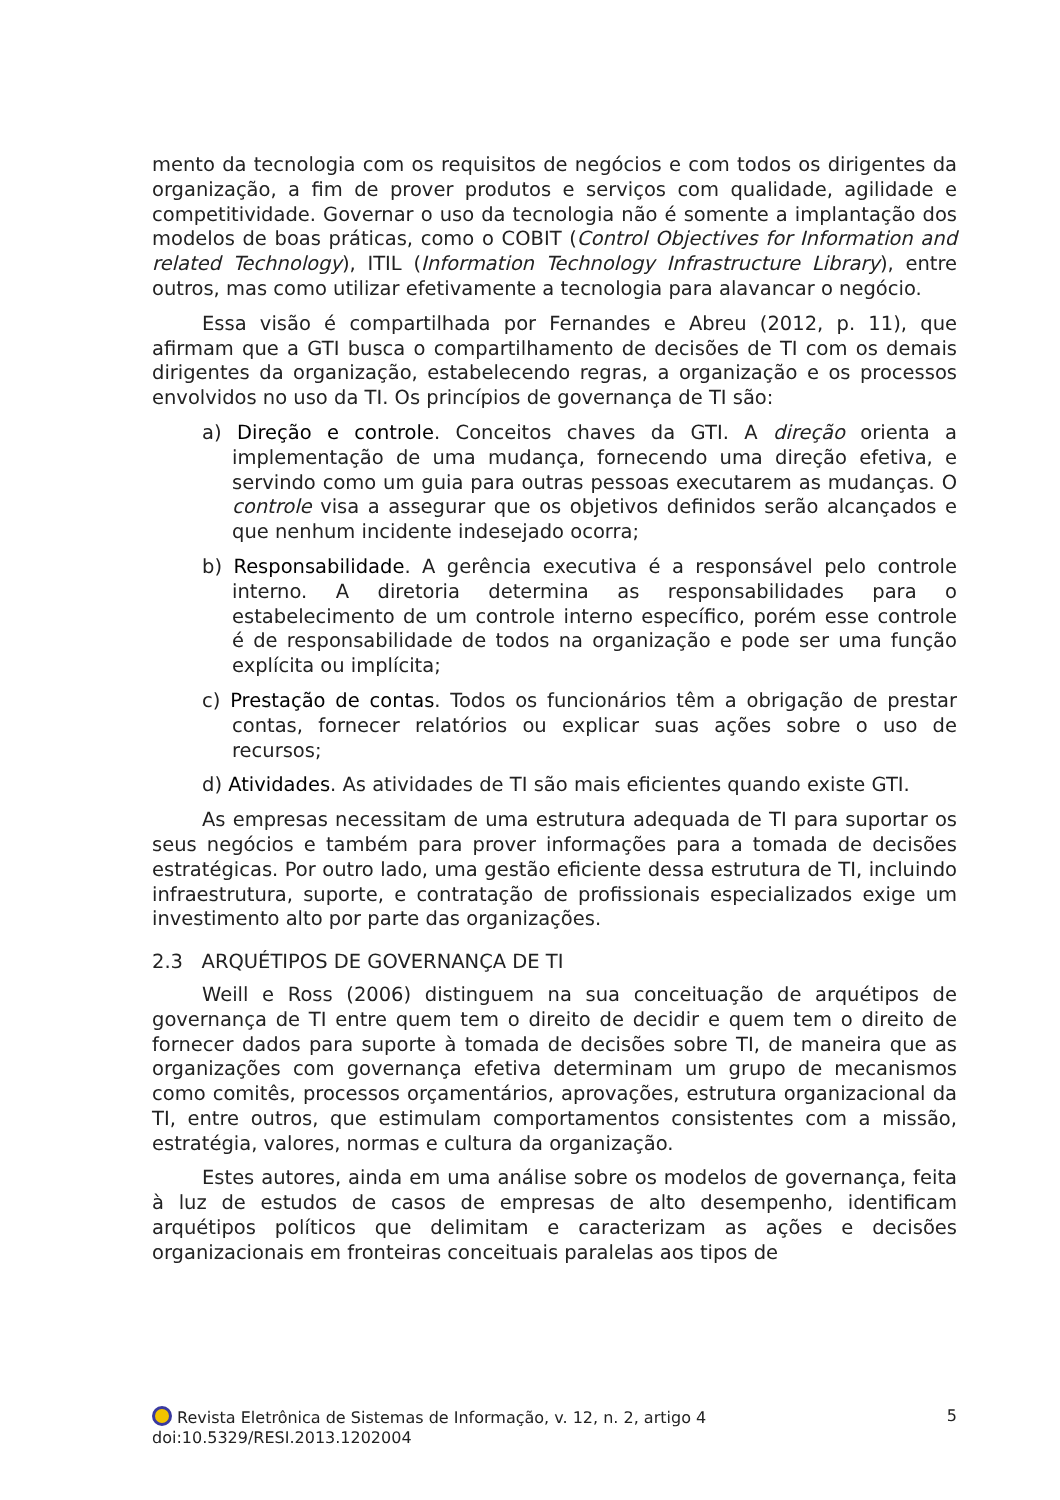mento da tecnologia com os requisitos de negócios e com todos os dirigentes da organização, a fim de prover produtos e serviços com qualidade, agilidade e competitividade. Governar o uso da tecnologia não é somente a implantação dos modelos de boas práticas, como o COBIT (Control Objectives for Information and related Technology), ITIL (Information Technology Infrastructure Library), entre outros, mas como utilizar efetivamente a tecnologia para alavancar o negócio.
Essa visão é compartilhada por Fernandes e Abreu (2012, p. 11), que afirmam que a GTI busca o compartilhamento de decisões de TI com os demais dirigentes da organização, estabelecendo regras, a organização e os processos envolvidos no uso da TI. Os princípios de governança de TI são:
a) Direção e controle. Conceitos chaves da GTI. A direção orienta a implementação de uma mudança, fornecendo uma direção efetiva, e servindo como um guia para outras pessoas executarem as mudanças. O controle visa a assegurar que os objetivos definidos serão alcançados e que nenhum incidente indesejado ocorra;
b) Responsabilidade. A gerência executiva é a responsável pelo controle interno. A diretoria determina as responsabilidades para o estabelecimento de um controle interno específico, porém esse controle é de responsabilidade de todos na organização e pode ser uma função explícita ou implícita;
c) Prestação de contas. Todos os funcionários têm a obrigação de prestar contas, fornecer relatórios ou explicar suas ações sobre o uso de recursos;
d) Atividades. As atividades de TI são mais eficientes quando existe GTI.
As empresas necessitam de uma estrutura adequada de TI para suportar os seus negócios e também para prover informações para a tomada de decisões estratégicas. Por outro lado, uma gestão eficiente dessa estrutura de TI, incluindo infraestrutura, suporte, e contratação de profissionais especializados exige um investimento alto por parte das organizações.
2.3 ARQUÉTIPOS DE GOVERNANÇA DE TI
Weill e Ross (2006) distinguem na sua conceituação de arquétipos de governança de TI entre quem tem o direito de decidir e quem tem o direito de fornecer dados para suporte à tomada de decisões sobre TI, de maneira que as organizações com governança efetiva determinam um grupo de mecanismos como comitês, processos orçamentários, aprovações, estrutura organizacional da TI, entre outros, que estimulam comportamentos consistentes com a missão, estratégia, valores, normas e cultura da organização.
Estes autores, ainda em uma análise sobre os modelos de governança, feita à luz de estudos de casos de empresas de alto desempenho, identificam arquétipos políticos que delimitam e caracterizam as ações e decisões organizacionais em fronteiras conceituais paralelas aos tipos de
5 Revista Eletrônica de Sistemas de Informação, v. 12, n. 2, artigo 4
doi:10.5329/RESI.2013.1202004